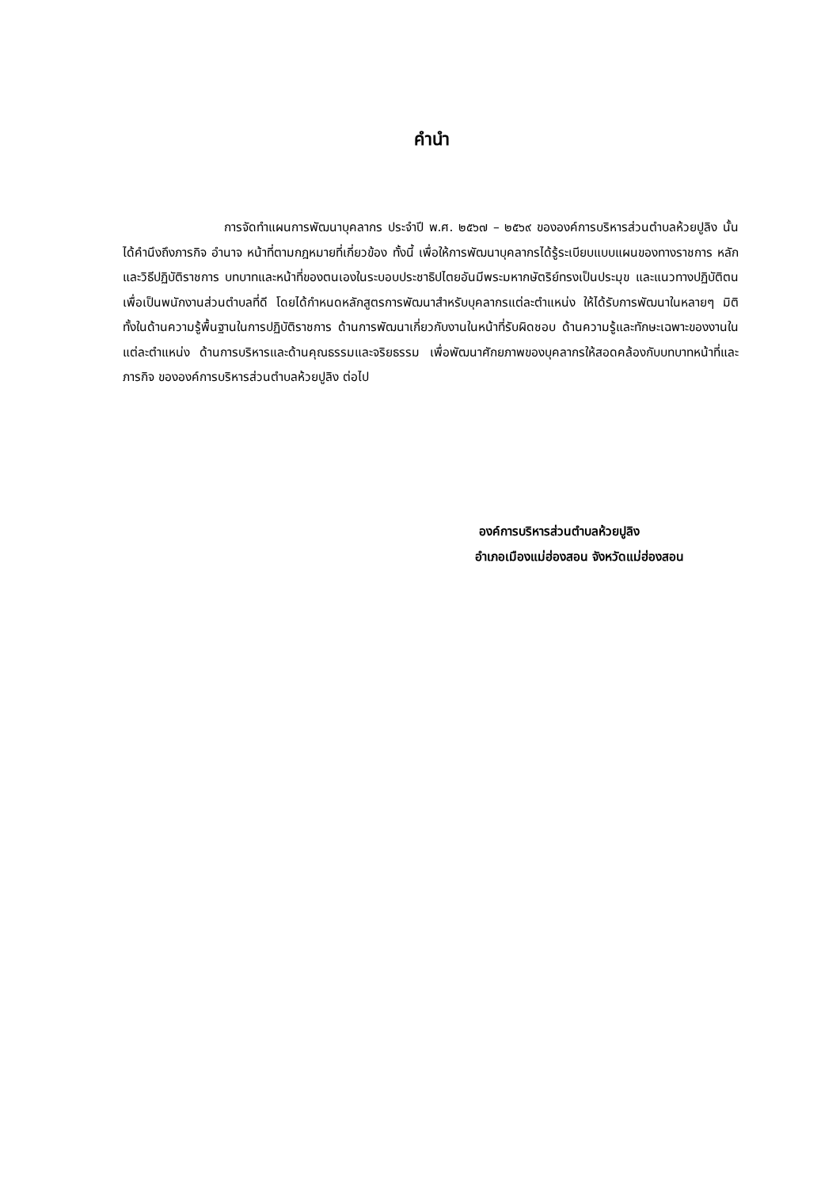คำนำ
การจัดทำแผนการพัฒนาบุคลากร ประจำปี พ.ศ. ๒๕๖๗ – ๒๕๖๙ ขององค์การบริหารส่วนตำบลห้วยปูลิง นั้น ได้คำนึงถึงภารกิจ อำนาจ หน้าที่ตามกฎหมายที่เกี่ยวข้อง ทั้งนี้ เพื่อให้การพัฒนาบุคลากรได้รู้ระเบียบแบบแผนของทางราชการ หลักและวิธีปฏิบัติราชการ บทบาทและหน้าที่ของตนเองในระบอบประชาธิปไตยอันมีพระมหากษัตริย์ทรงเป็นประมุข และแนวทางปฏิบัติตนเพื่อเป็นพนักงานส่วนตำบลที่ดี โดยได้กำหนดหลักสูตรการพัฒนาสำหรับบุคลากรแต่ละตำแหน่ง ให้ได้รับการพัฒนาในหลายๆ มิติ ทั้งในด้านความรู้พื้นฐานในการปฏิบัติราชการ ด้านการพัฒนาเกี่ยวกับงานในหน้าที่รับผิดชอบ ด้านความรู้และทักษะเฉพาะของงานในแต่ละตำแหน่ง ด้านการบริหารและด้านคุณธรรมและจริยธรรม เพื่อพัฒนาศักยภาพของบุคลากรให้สอดคล้องกับบทบาทหน้าที่และภารกิจ ขององค์การบริหารส่วนตำบลห้วยปูลิง ต่อไป
องค์การบริหารส่วนตำบลห้วยปูลิง
อำเภอเมืองแม่ฮ่องสอน จังหวัดแม่ฮ่องสอน